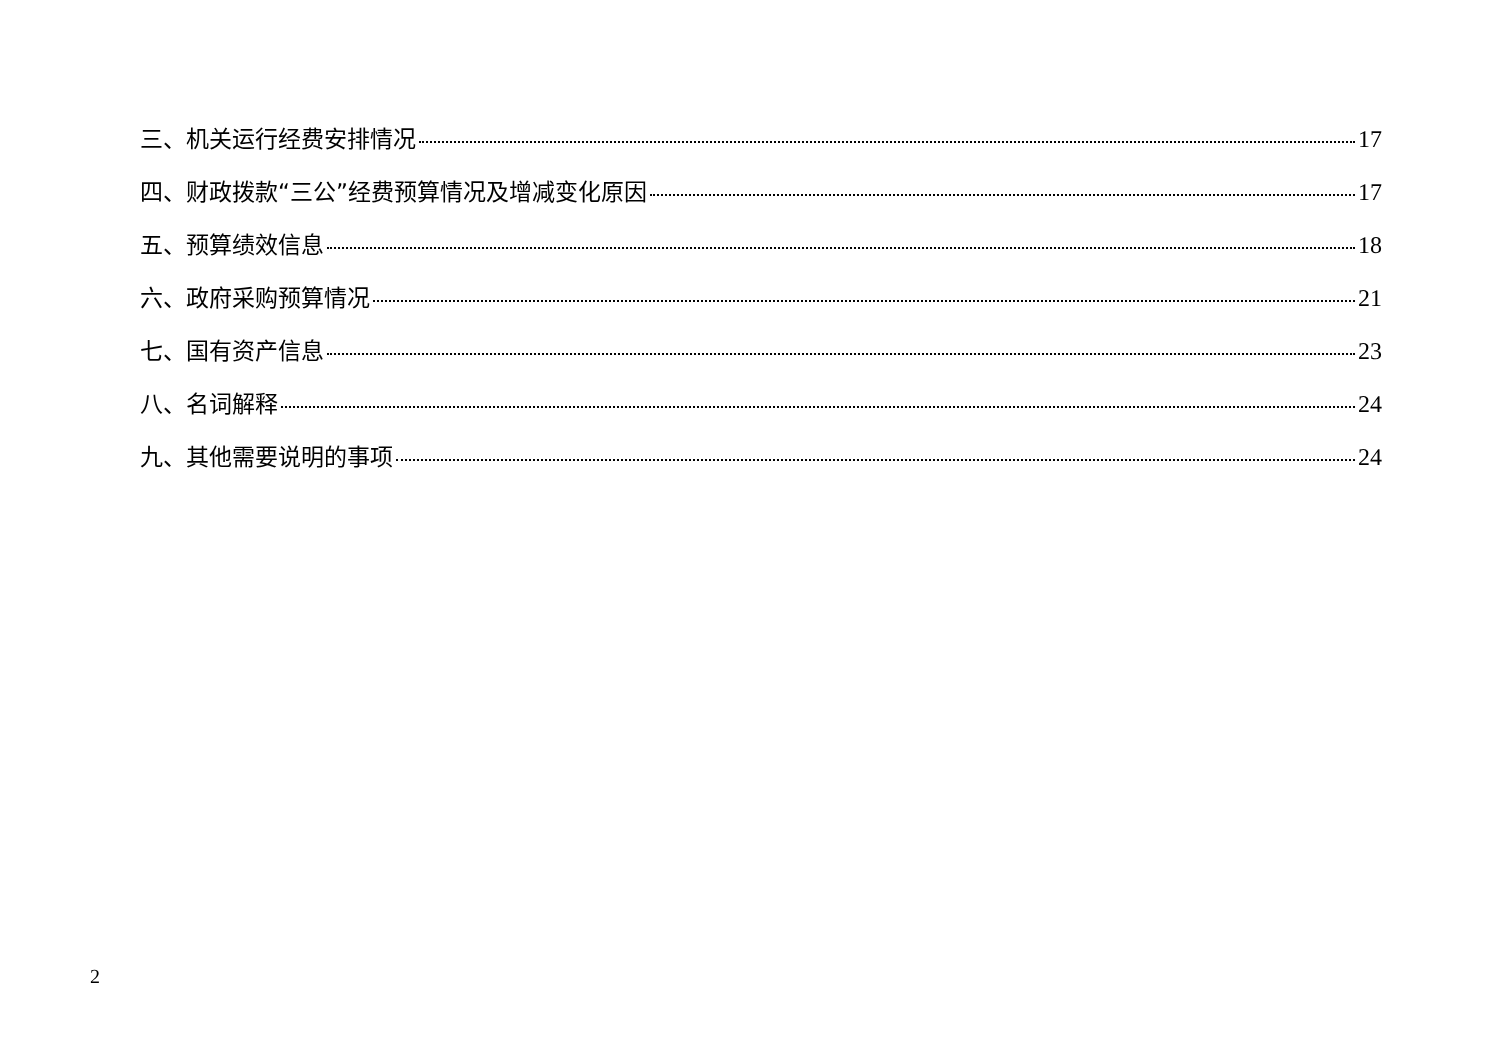三、机关运行经费安排情况 17
四、财政拨款“三公”经费预算情况及增减变化原因 17
五、预算绩效信息 18
六、政府采购预算情况 21
七、国有资产信息 23
八、名词解释 24
九、其他需要说明的事项 24
2